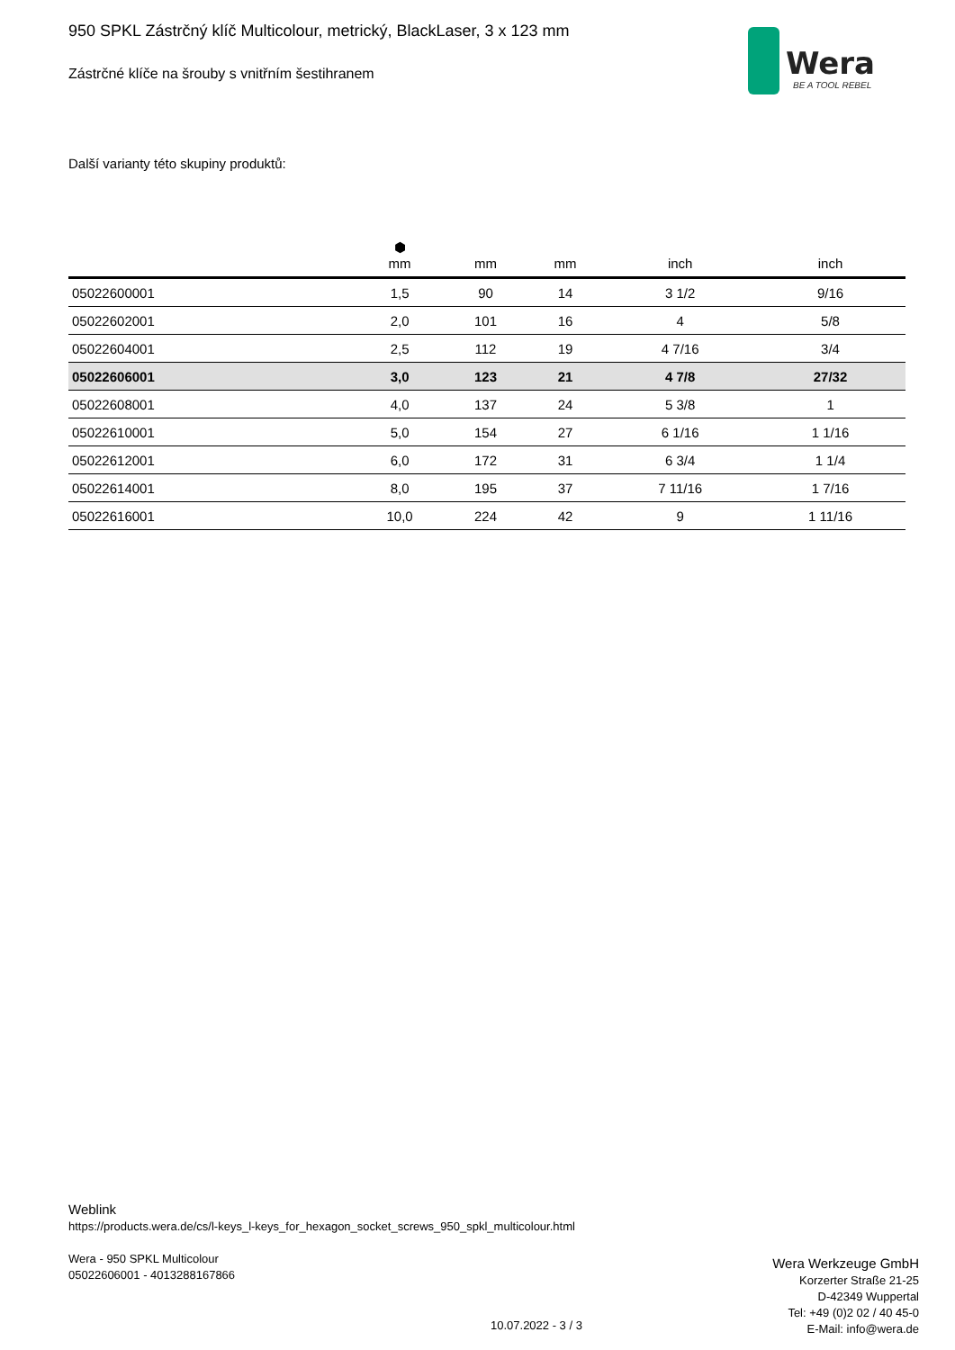Wera
BE A TOOL REBEL
950 SPKL Zástrčný klíč Multicolour, metrický, BlackLaser, 3 x 123 mm
Zástrčné klíče na šrouby s vnitřním šestihranem
Další varianty této skupiny produktů:
| | ⬢ mm | mm | mm | inch | inch |
| --- | --- | --- | --- | --- | --- |
| 05022600001 | 1,5 | 90 | 14 | 3 1/2 | 9/16 |
| 05022602001 | 2,0 | 101 | 16 | 4 | 5/8 |
| 05022604001 | 2,5 | 112 | 19 | 4 7/16 | 3/4 |
| 05022606001 | 3,0 | 123 | 21 | 4 7/8 | 27/32 |
| 05022608001 | 4,0 | 137 | 24 | 5 3/8 | 1 |
| 05022610001 | 5,0 | 154 | 27 | 6 1/16 | 1 1/16 |
| 05022612001 | 6,0 | 172 | 31 | 6 3/4 | 1 1/4 |
| 05022614001 | 8,0 | 195 | 37 | 7 11/16 | 1 7/16 |
| 05022616001 | 10,0 | 224 | 42 | 9 | 1 11/16 |
Weblink
https://products.wera.de/cs/l-keys_l-keys_for_hexagon_socket_screws_950_spkl_multicolour.html
Wera - 950 SPKL Multicolour
05022606001 - 4013288167866
Wera Werkzeuge GmbH
Korzerter Straße 21-25
D-42349 Wuppertal
Tel: +49 (0)2 02 / 40 45-0
E-Mail: info@wera.de
10.07.2022 - 3 / 3